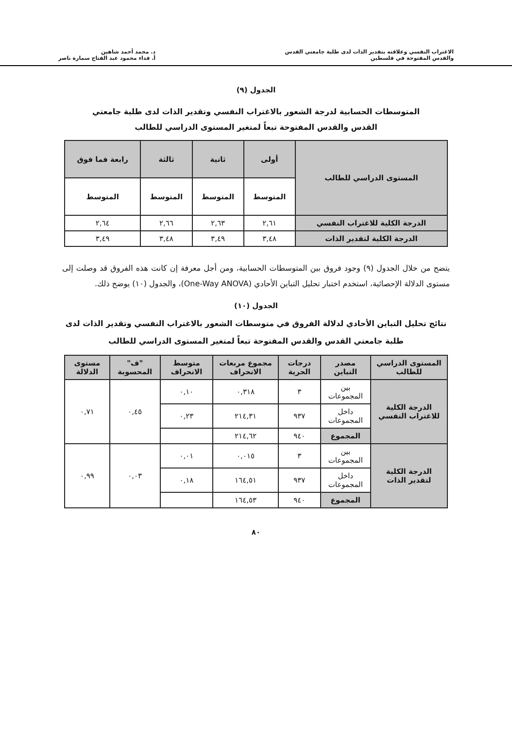الاغتراب النفسي وعلاقته بتقدير الذات لدى طلبة جامعتي القدس
والقدس المفتوحة في فلسطين
د. محمد أحمد شاهين
أ. فداء محمود عبد الفتاح سمارة ناصر
الجدول (٩)
المتوسطات الحسابية لدرجة الشعور بالاغتراب النفسي وتقدير الذات لدى طلبة جامعتي القدس والقدس المفتوحة تبعاً لمتغير المستوى الدراسي للطالب
| المستوى الدراسي للطالب | أولى | ثانية | ثالثة | رابعة فما فوق |
| --- | --- | --- | --- | --- |
| | المتوسط | المتوسط | المتوسط | المتوسط |
| الدرجة الكلية للاغتراب النفسي | ٢,٦١ | ٢,٦٣ | ٢,٦٦ | ٢,٦٤ |
| الدرجة الكلية لتقدير الذات | ٣,٤٨ | ٣,٤٩ | ٣,٤٨ | ٣,٤٩ |
يتضح من خلال الجدول (٩) وجود فروق بين المتوسطات الحسابية، ومن أجل معرفة إن كانت هذه الفروق قد وصلت إلى مستوى الدلالة الإحصائية، استخدم اختبار تحليل التباين الأحادي (One-Way ANOVA)، والجدول (١٠) يوضح ذلك.
الجدول (١٠)
نتائج تحليل التباين الأحادي لدلالة الفروق في متوسطات الشعور بالاغتراب النفسي وتقدير الذات لدى طلبة جامعتي القدس والقدس المفتوحة تبعاً لمتغير المستوى الدراسي للطالب
| المستوى الدراسي للطالب | مصدر التباين | درجات الحرية | مجموع مربعات الانحراف | متوسط الانحراف | "ف" المحسوبة | مستوى الدلالة |
| --- | --- | --- | --- | --- | --- | --- |
| الدرجة الكلية للاغتراب النفسي | بين المجموعات | ٣ | ٠,٣١٨ | ٠,١٠ | ٠,٤٥ | ٠,٧١ |
| | داخل المجموعات | ٩٣٧ | ٢١٤,٣١ | ٠,٢٣ | | |
| | المجموع | ٩٤٠ | ٢١٤,٦٢ | | | |
| الدرجة الكلية لتقدير الذات | بين المجموعات | ٣ | ٠,٠١٥ | ٠,٠١ | ٠,٠٣ | ٠,٩٩ |
| | داخل المجموعات | ٩٣٧ | ١٦٤,٥١ | ٠,١٨ | | |
| | المجموع | ٩٤٠ | ١٦٤,٥٣ | | | |
٨٠